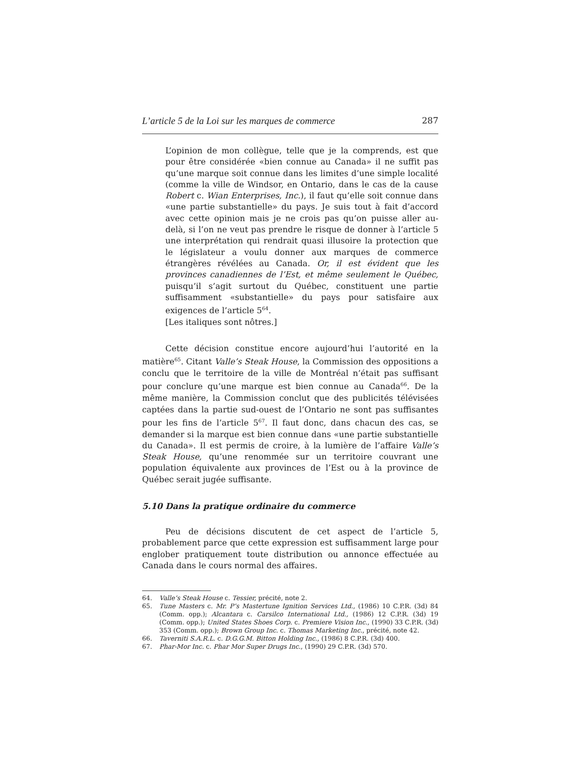L’article 5 de la Loi sur les marques de commerce 287
L’opinion de mon collègue, telle que je la comprends, est que pour être considérée «bien connue au Canada» il ne suffit pas qu’une marque soit connue dans les limites d’une simple localité (comme la ville de Windsor, en Ontario, dans le cas de la cause Robert c. Wian Enterprises, Inc.), il faut qu’elle soit connue dans «une partie substantielle» du pays. Je suis tout à fait d’accord avec cette opinion mais je ne crois pas qu’on puisse aller au-delà, si l’on ne veut pas prendre le risque de donner à l’article 5 une interprétation qui rendrait quasi illusoire la protection que le législateur a voulu donner aux marques de commerce étrangères révélées au Canada. Or, il est évident que les provinces canadiennes de l’Est, et même seulement le Québec, puisqu’il s’agit surtout du Québec, constituent une partie suffisamment «substantielle» du pays pour satisfaire aux exigences de l’article 5<sup>64</sup>.
[Les italiques sont nôtres.]
Cette décision constitue encore aujourd’hui l’autorité en la matière<sup>65</sup>. Citant Valle’s Steak House, la Commission des oppositions a conclu que le territoire de la ville de Montréal n’était pas suffisant pour conclure qu’une marque est bien connue au Canada<sup>66</sup>. De la même manière, la Commission conclut que des publicités télévisées captées dans la partie sud-ouest de l’Ontario ne sont pas suffisantes pour les fins de l’article 5<sup>67</sup>. Il faut donc, dans chacun des cas, se demander si la marque est bien connue dans «une partie substantielle du Canada». Il est permis de croire, à la lumière de l’affaire Valle’s Steak House, qu’une renommée sur un territoire couvrant une population équivalente aux provinces de l’Est ou à la province de Québec serait jugée suffisante.
5.10 Dans la pratique ordinaire du commerce
Peu de décisions discutent de cet aspect de l’article 5, probablement parce que cette expression est suffisamment large pour englober pratiquement toute distribution ou annonce effectuée au Canada dans le cours normal des affaires.
64. Valle’s Steak House c. Tessier, précité, note 2.
65. Tune Masters c. Mr. P’s Mastertune Ignition Services Ltd., (1986) 10 C.P.R. (3d) 84 (Comm. opp.); Alcantara c. Carsilco International Ltd., (1986) 12 C.P.R. (3d) 19 (Comm. opp.); United States Shoes Corp. c. Premiere Vision Inc., (1990) 33 C.P.R. (3d) 353 (Comm. opp.); Brown Group Inc. c. Thomas Marketing Inc., précité, note 42.
66. Taverniti S.A.R.L. c. D.G.G.M. Bitton Holding Inc., (1986) 8 C.P.R. (3d) 400.
67. Phar-Mor Inc. c. Phar Mor Super Drugs Inc., (1990) 29 C.P.R. (3d) 570.